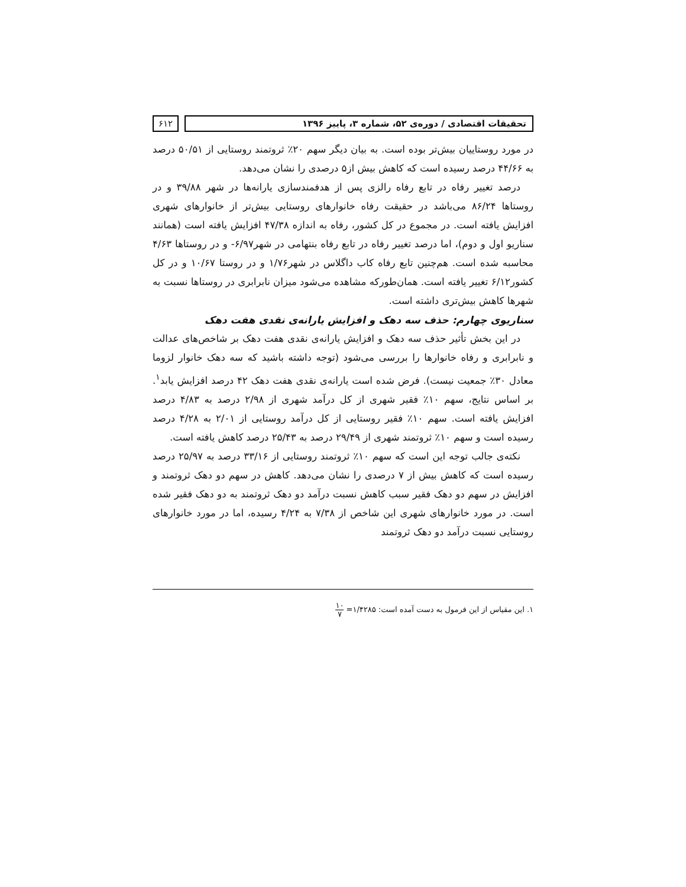تحقیقات اقتصادی / دوره‌ی ۵۲، شماره ۳، پاییز ۱۳۹۶
۶۱۲
در مورد روستاییان بیش‌تر بوده است. به بیان دیگر سهم ۲۰٪ ثروتمند روستایی از ۵۰/۵۱ درصد به ۴۴/۶۶ درصد رسیده است که کاهش بیش از۵ درصدی را نشان می‌دهد.
درصد تغییر رفاه در تابع رفاه رالزی پس از هدفمندسازی یارانه‌ها در شهر ۳۹/۸۸ و در روستاها ۸۶/۲۴ می‌باشد در حقیقت رفاه خانوارهای روستایی بیش‌تر از خانوارهای شهری افزایش یافته است. در مجموع در کل کشور، رفاه به اندازه ۴۷/۳۸ افزایش یافته است (همانند سناریو اول و دوم)، اما درصد تغییر رفاه در تابع رفاه بنتهامی در شهر۶/۹۷- و در روستاها ۴/۶۳ محاسبه شده است. هم‌چنین تابع رفاه کاب داگلاس در شهر۱/۷۶ و در روستا ۱۰/۶۷ و در کل کشور۶/۱۲ تغییر یافته است. همان‌طورکه مشاهده می‌شود میزان نابرابری در روستاها نسبت به شهرها کاهش بیش‌تری داشته است.
سناریوی چهارم: حذف سه دهک و افزایش یارانه‌ی نقدی هفت دهک
در این بخش تأثیر حذف سه دهک و افزایش یارانه‌ی نقدی هفت دهک بر شاخص‌های عدالت و نابرابری و رفاه خانوارها را بررسی می‌شود (توجه داشته باشید که سه دهک خانوار لزوما معادل ۳۰٪ جمعیت نیست). فرض شده است یارانه‌ی نقدی هفت دهک ۴۲ درصد افزایش یابد<sup>۱</sup>. بر اساس نتایج، سهم ۱۰٪ فقیر شهری از کل درآمد شهری از ۲/۹۸ درصد به ۴/۸۳ درصد افزایش یافته است. سهم ۱۰٪ فقیر روستایی از کل درآمد روستایی از ۲/۰۱ به ۴/۲۸ درصد رسیده است و سهم ۱۰٪ ثروتمند شهری از ۲۹/۴۹ درصد به ۲۵/۴۳ درصد کاهش یافته است.
نکته‌ی جالب توجه این است که سهم ۱۰٪ ثروتمند روستایی از ۳۳/۱۶ درصد به ۲۵/۹۷ درصد رسیده است که کاهش بیش از ۷ درصدی را نشان می‌دهد. کاهش در سهم دو دهک ثروتمند و افزایش در سهم دو دهک فقیر سبب کاهش نسبت درآمد دو دهک ثروتمند به دو دهک فقیر شده است. در مورد خانوارهای شهری این شاخص از ۷/۳۸ به ۴/۲۴ رسیده، اما در مورد خانوارهای روستایی نسبت درآمد دو دهک ثروتمند
۱. این مقیاس از این فرمول به دست آمده است: ۱/۴۲۸۵= ۱۰ ۷